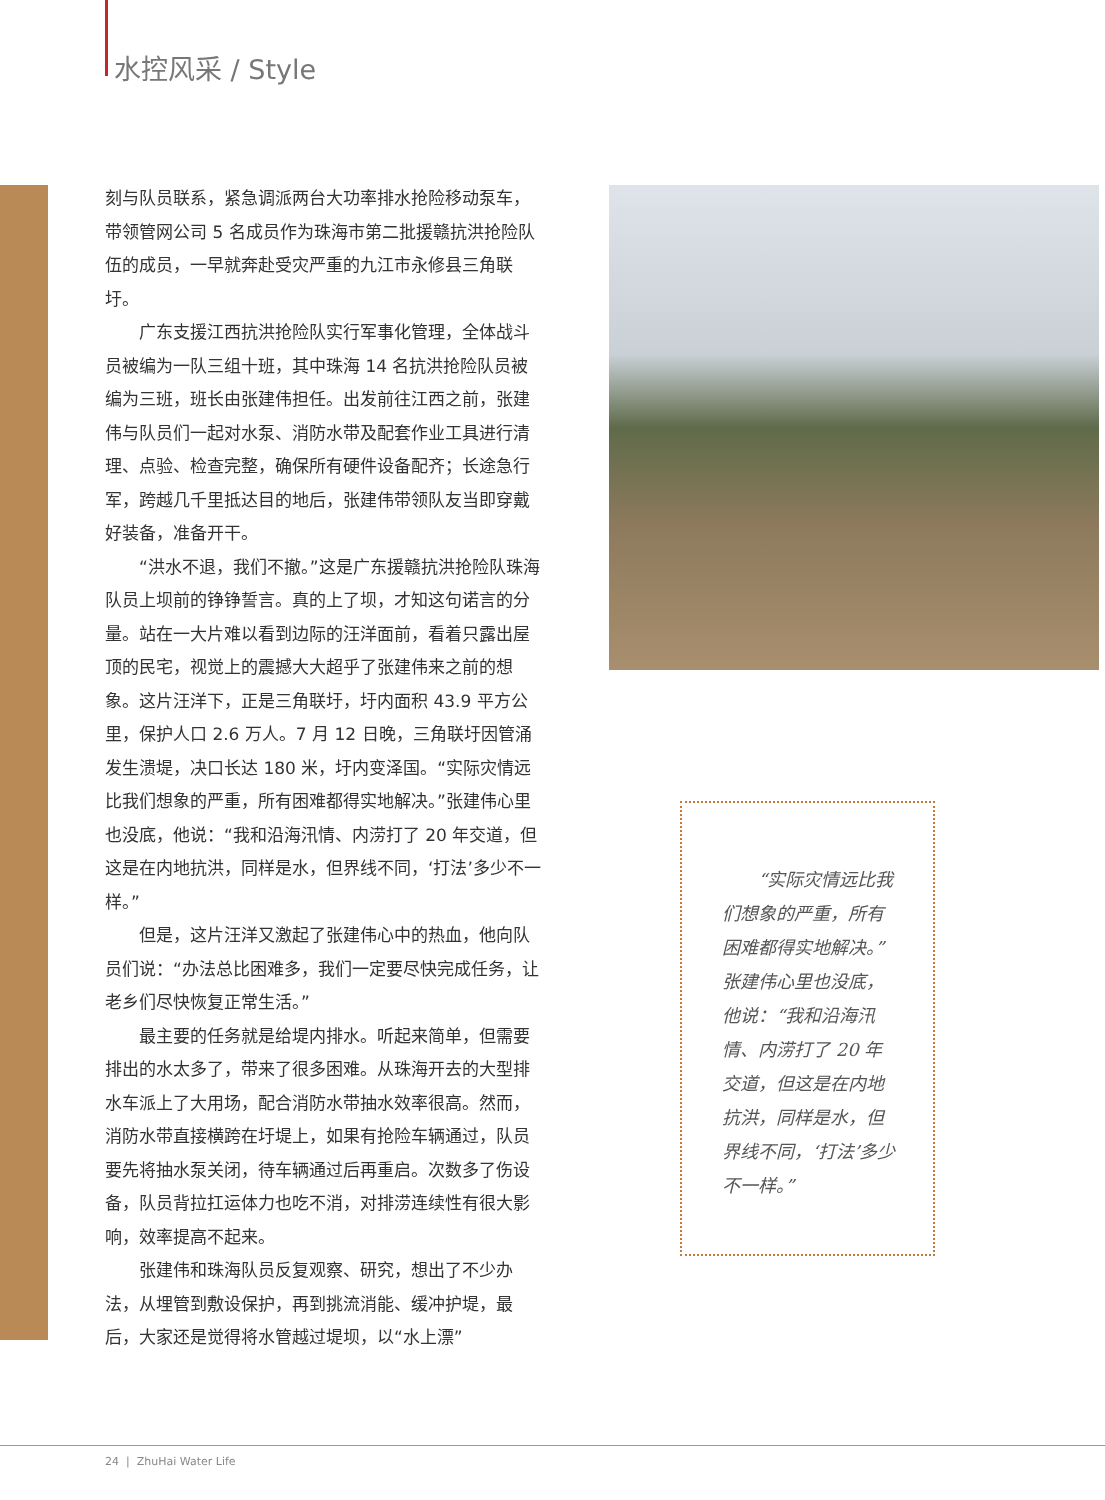水控风采 / Style
刻与队员联系，紧急调派两台大功率排水抢险移动泵车，带领管网公司 5 名成员作为珠海市第二批援赣抗洪抢险队伍的成员，一早就奔赴受灾严重的九江市永修县三角联圩。
广东支援江西抗洪抢险队实行军事化管理，全体战斗员被编为一队三组十班，其中珠海 14 名抗洪抢险队员被编为三班，班长由张建伟担任。出发前往江西之前，张建伟与队员们一起对水泵、消防水带及配套作业工具进行清理、点验、检查完整，确保所有硬件设备配齐；长途急行军，跨越几千里抵达目的地后，张建伟带领队友当即穿戴好装备，准备开干。
“洪水不退，我们不撤。”这是广东援赣抗洪抢险队珠海队员上坝前的铮铮誓言。真的上了坝，才知这句诺言的分量。站在一大片难以看到边际的汪洋面前，看着只露出屋顶的民宅，视觉上的震撼大大超乎了张建伟来之前的想象。这片汪洋下，正是三角联圩，圩内面积 43.9 平方公里，保护人口 2.6 万人。7 月 12 日晚，三角联圩因管涌发生溃堤，决口长达 180 米，圩内变泽国。“实际灾情远比我们想象的严重，所有困难都得实地解决。”张建伟心里也没底，他说：“我和沿海汛情、内涝打了 20 年交道，但这是在内地抗洪，同样是水，但界线不同，‘打法’多少不一样。”
但是，这片汪洋又激起了张建伟心中的热血，他向队员们说：“办法总比困难多，我们一定要尽快完成任务，让老乡们尽快恢复正常生活。”
最主要的任务就是给堤内排水。听起来简单，但需要排出的水太多了，带来了很多困难。从珠海开去的大型排水车派上了大用场，配合消防水带抽水效率很高。然而，消防水带直接横跨在圩堤上，如果有抢险车辆通过，队员要先将抽水泵关闭，待车辆通过后再重启。次数多了伤设备，队员背拉扛运体力也吃不消，对排涝连续性有很大影响，效率提高不起来。
张建伟和珠海队员反复观察、研究，想出了不少办法，从埋管到敷设保护，再到挑流消能、缓冲护堤，最后，大家还是觉得将水管越过堤坝，以“水上漂”
　　“实际灾情远比我们想象的严重，所有困难都得实地解决。”张建伟心里也没底，他说：“我和沿海汛情、内涝打了 20 年交道，但这是在内地抗洪，同样是水，但界线不同，‘打法’多少不一样。”
24 | ZhuHai Water Life